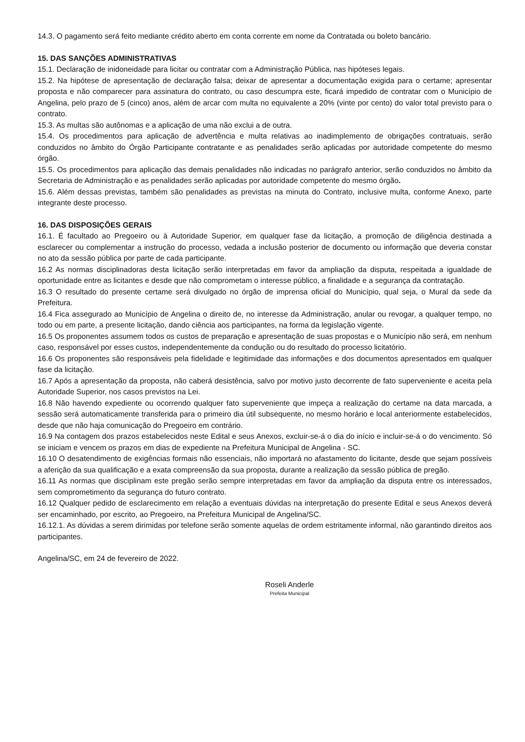14.3. O pagamento será feito mediante crédito aberto em conta corrente em nome da Contratada ou boleto bancário.
15. DAS SANÇÕES ADMINISTRATIVAS
15.1. Declaração de inidoneidade para licitar ou contratar com a Administração Pública, nas hipóteses legais.
15.2. Na hipótese de apresentação de declaração falsa; deixar de apresentar a documentação exigida para o certame; apresentar proposta e não comparecer para assinatura do contrato, ou caso descumpra este, ficará impedido de contratar com o Município de Angelina, pelo prazo de 5 (cinco) anos, além de arcar com multa no equivalente a 20% (vinte por cento) do valor total previsto para o contrato.
15.3. As multas são autônomas e a aplicação de uma não exclui a de outra.
15.4. Os procedimentos para aplicação de advertência e multa relativas ao inadimplemento de obrigações contratuais, serão conduzidos no âmbito do Órgão Participante contratante e as penalidades serão aplicadas por autoridade competente do mesmo órgão.
15.5. Os procedimentos para aplicação das demais penalidades não indicadas no parágrafo anterior, serão conduzidos no âmbito da Secretaria de Administração e as penalidades serão aplicadas por autoridade competente do mesmo órgão.
15.6. Além dessas previstas, também são penalidades as previstas na minuta do Contrato, inclusive multa, conforme Anexo, parte integrante deste processo.
16. DAS DISPOSIÇÕES GERAIS
16.1. É facultado ao Pregoeiro ou à Autoridade Superior, em qualquer fase da licitação, a promoção de diligência destinada a esclarecer ou complementar a instrução do processo, vedada a inclusão posterior de documento ou informação que deveria constar no ato da sessão pública por parte de cada participante.
16.2 As normas disciplinadoras desta licitação serão interpretadas em favor da ampliação da disputa, respeitada a igualdade de oportunidade entre as licitantes e desde que não comprometam o interesse público, a finalidade e a segurança da contratação.
16.3 O resultado do presente certame será divulgado no órgão de imprensa oficial do Município, qual seja, o Mural da sede da Prefeitura.
16.4 Fica assegurado ao Município de Angelina o direito de, no interesse da Administração, anular ou revogar, a qualquer tempo, no todo ou em parte, a presente licitação, dando ciência aos participantes, na forma da legislação vigente.
16.5 Os proponentes assumem todos os custos de preparação e apresentação de suas propostas e o Município não será, em nenhum caso, responsável por esses custos, independentemente da condução ou do resultado do processo licitatório.
16.6 Os proponentes são responsáveis pela fidelidade e legitimidade das informações e dos documentos apresentados em qualquer fase da licitação.
16.7 Após a apresentação da proposta, não caberá desistência, salvo por motivo justo decorrente de fato superveniente e aceita pela Autoridade Superior, nos casos previstos na Lei.
16.8 Não havendo expediente ou ocorrendo qualquer fato superveniente que impeça a realização do certame na data marcada, a sessão será automaticamente transferida para o primeiro dia útil subsequente, no mesmo horário e local anteriormente estabelecidos, desde que não haja comunicação do Pregoeiro em contrário.
16.9 Na contagem dos prazos estabelecidos neste Edital e seus Anexos, excluir-se-á o dia do início e incluir-se-á o do vencimento. Só se iniciam e vencem os prazos em dias de expediente na Prefeitura Municipal de Angelina - SC.
16.10 O desatendimento de exigências formais não essenciais, não importará no afastamento do licitante, desde que sejam possíveis a aferição da sua qualificação e a exata compreensão da sua proposta, durante a realização da sessão pública de pregão.
16.11 As normas que disciplinam este pregão serão sempre interpretadas em favor da ampliação da disputa entre os interessados, sem comprometimento da segurança do futuro contrato.
16.12 Qualquer pedido de esclarecimento em relação a eventuais dúvidas na interpretação do presente Edital e seus Anexos deverá ser encaminhado, por escrito, ao Pregoeiro, na Prefeitura Municipal de Angelina/SC.
16.12.1. As dúvidas a serem dirimidas por telefone serão somente aquelas de ordem estritamente informal, não garantindo direitos aos participantes.
Angelina/SC, em 24 de fevereiro de 2022.
Roseli Anderle
Prefeita Municipal